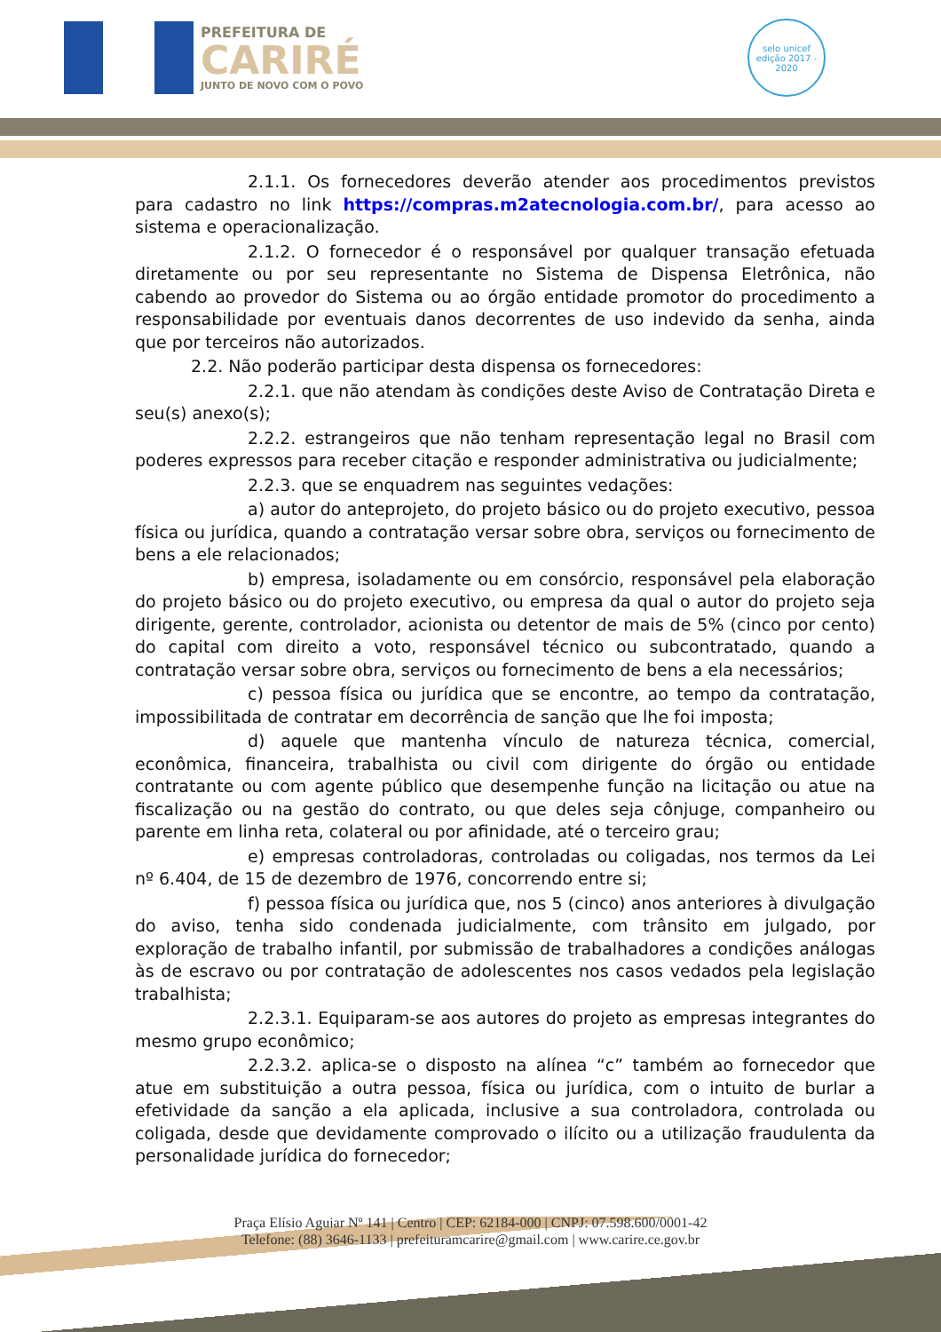PREFEITURA DE
CARIRÉ
JUNTO DE NOVO COM O POVO
selo unicef
edição 2017 - 2020
2.1.1. Os fornecedores deverão atender aos procedimentos previstos para cadastro no link https://compras.m2atecnologia.com.br/, para acesso ao sistema e operacionalização.
2.1.2. O fornecedor é o responsável por qualquer transação efetuada diretamente ou por seu representante no Sistema de Dispensa Eletrônica, não cabendo ao provedor do Sistema ou ao órgão entidade promotor do procedimento a responsabilidade por eventuais danos decorrentes de uso indevido da senha, ainda que por terceiros não autorizados.
2.2. Não poderão participar desta dispensa os fornecedores:
2.2.1. que não atendam às condições deste Aviso de Contratação Direta e seu(s) anexo(s);
2.2.2. estrangeiros que não tenham representação legal no Brasil com poderes expressos para receber citação e responder administrativa ou judicialmente;
2.2.3. que se enquadrem nas seguintes vedações:
a) autor do anteprojeto, do projeto básico ou do projeto executivo, pessoa física ou jurídica, quando a contratação versar sobre obra, serviços ou fornecimento de bens a ele relacionados;
b) empresa, isoladamente ou em consórcio, responsável pela elaboração do projeto básico ou do projeto executivo, ou empresa da qual o autor do projeto seja dirigente, gerente, controlador, acionista ou detentor de mais de 5% (cinco por cento) do capital com direito a voto, responsável técnico ou subcontratado, quando a contratação versar sobre obra, serviços ou fornecimento de bens a ela necessários;
c) pessoa física ou jurídica que se encontre, ao tempo da contratação, impossibilitada de contratar em decorrência de sanção que lhe foi imposta;
d) aquele que mantenha vínculo de natureza técnica, comercial, econômica, financeira, trabalhista ou civil com dirigente do órgão ou entidade contratante ou com agente público que desempenhe função na licitação ou atue na fiscalização ou na gestão do contrato, ou que deles seja cônjuge, companheiro ou parente em linha reta, colateral ou por afinidade, até o terceiro grau;
e) empresas controladoras, controladas ou coligadas, nos termos da Lei nº 6.404, de 15 de dezembro de 1976, concorrendo entre si;
f) pessoa física ou jurídica que, nos 5 (cinco) anos anteriores à divulgação do aviso, tenha sido condenada judicialmente, com trânsito em julgado, por exploração de trabalho infantil, por submissão de trabalhadores a condições análogas às de escravo ou por contratação de adolescentes nos casos vedados pela legislação trabalhista;
2.2.3.1. Equiparam-se aos autores do projeto as empresas integrantes do mesmo grupo econômico;
2.2.3.2. aplica-se o disposto na alínea “c” também ao fornecedor que atue em substituição a outra pessoa, física ou jurídica, com o intuito de burlar a efetividade da sanção a ela aplicada, inclusive a sua controladora, controlada ou coligada, desde que devidamente comprovado o ilícito ou a utilização fraudulenta da personalidade jurídica do fornecedor;
Praça Elísio Aguiar Nº 141 | Centro | CEP: 62184-000 | CNPJ: 07.598.600/0001-42
Telefone: (88) 3646-1133 | prefeituramcarire@gmail.com | www.carire.ce.gov.br